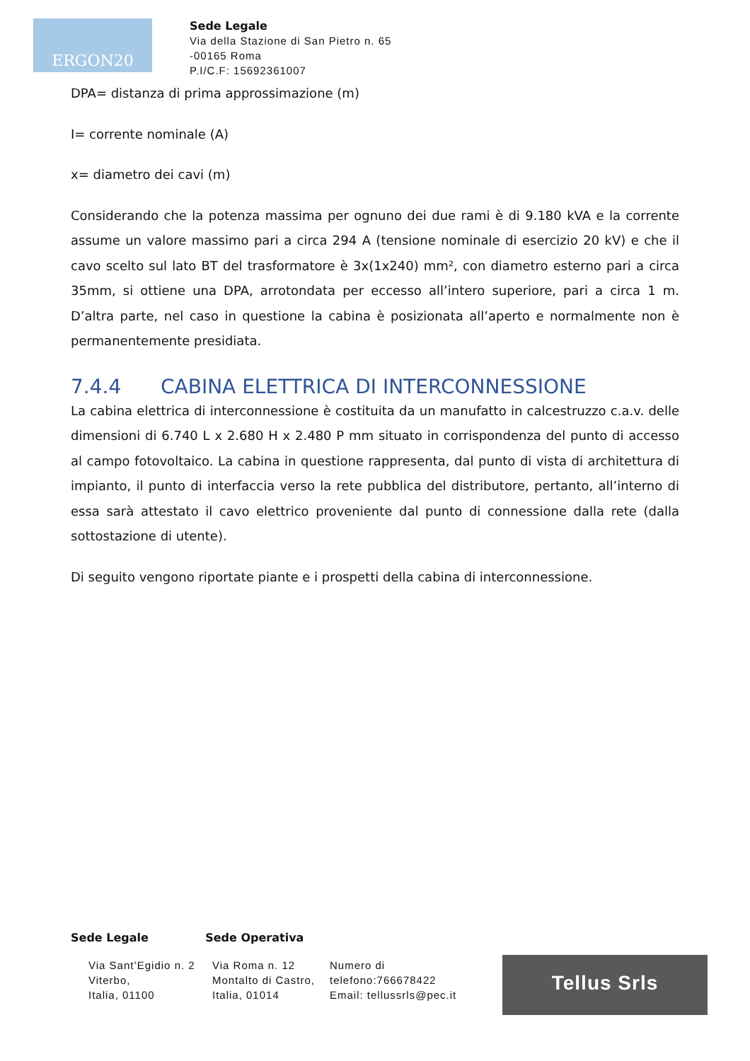ERGON20
Sede Legale
Via della Stazione di San Pietro n. 65
-00165 Roma
P.I/C.F: 15692361007
DPA= distanza di prima approssimazione (m)
I= corrente nominale (A)
x= diametro dei cavi (m)
Considerando che la potenza massima per ognuno dei due rami è di 9.180 kVA e la corrente assume un valore massimo pari a circa 294 A (tensione nominale di esercizio 20 kV) e che il cavo scelto sul lato BT del trasformatore è 3x(1x240) mm², con diametro esterno pari a circa 35mm, si ottiene una DPA, arrotondata per eccesso all’intero superiore, pari a circa 1 m. D’altra parte, nel caso in questione la cabina è posizionata all’aperto e normalmente non è permanentemente presidiata.
7.4.4 CABINA ELETTRICA DI INTERCONNESSIONE
La cabina elettrica di interconnessione è costituita da un manufatto in calcestruzzo c.a.v. delle dimensioni di 6.740 L x 2.680 H x 2.480 P mm situato in corrispondenza del punto di accesso al campo fotovoltaico. La cabina in questione rappresenta, dal punto di vista di architettura di impianto, il punto di interfaccia verso la rete pubblica del distributore, pertanto, all’interno di essa sarà attestato il cavo elettrico proveniente dal punto di connessione dalla rete (dalla sottostazione di utente).
Di seguito vengono riportate piante e i prospetti della cabina di interconnessione.
Sede Legale Sede Operativa
Via Sant’Egidio n. 2
Viterbo,
Italia, 01100
Via Roma n. 12
Montalto di Castro,
Italia, 01014
Numero di
telefono:766678422
Email: tellussrls@pec.it
Tellus Srls